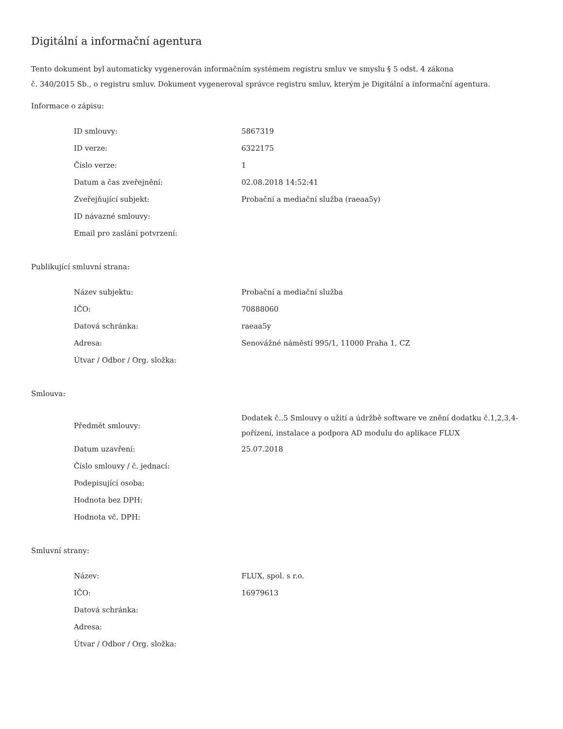Digitální a informační agentura
Tento dokument byl automaticky vygenerován informačním systémem registru smluv ve smyslu § 5 odst. 4 zákona
č. 340/2015 Sb., o registru smluv. Dokument vygeneroval správce registru smluv, kterým je Digitální a informační agentura.
Informace o zápisu:
| ID smlouvy: | 5867319 |
| ID verze: | 6322175 |
| Číslo verze: | 1 |
| Datum a čas zveřejnění: | 02.08.2018 14:52:41 |
| Zveřejňující subjekt: | Probační a mediační služba (raeaa5y) |
| ID návazné smlouvy: | |
| Email pro zaslání potvrzení: | |
Publikující smluvní strana:
| Název subjektu: | Probační a mediační služba |
| IČO: | 70888060 |
| Datová schránka: | raeaa5y |
| Adresa: | Senovážné náměstí 995/1, 11000 Praha 1, CZ |
| Útvar / Odbor / Org. složka: | |
Smlouva:
| Předmět smlouvy: | Dodatek č..5 Smlouvy o užití a údržbě software ve znění dodatku č.1,2,3,4-pořízení, instalace a podpora AD modulu do aplikace FLUX |
| Datum uzavření: | 25.07.2018 |
| Číslo smlouvy / č. jednací: | |
| Podepisující osoba: | |
| Hodnota bez DPH: | |
| Hodnota vč. DPH: | |
Smluvní strany:
| Název: | FLUX, spol. s r.o. |
| IČO: | 16979613 |
| Datová schránka: | |
| Adresa: | |
| Útvar / Odbor / Org. složka: | |